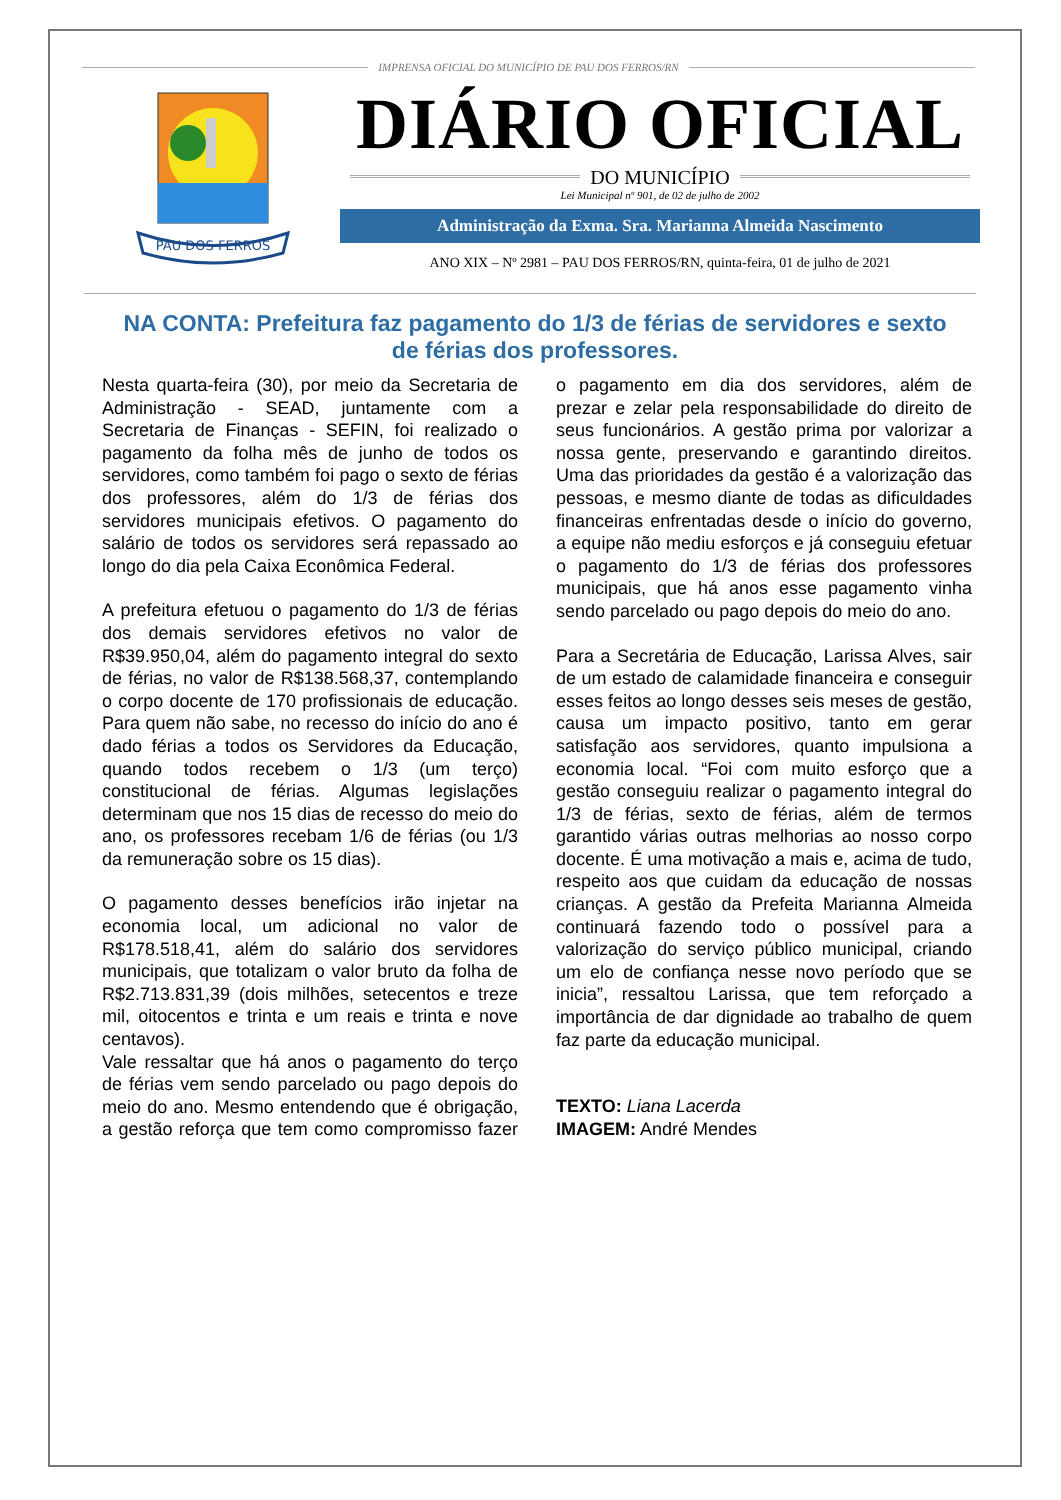IMPRENSA OFICIAL DO MUNICÍPIO DE PAU DOS FERROS/RN
PAU DOS FERROS
DIÁRIO OFICIAL
DO MUNICÍPIO
Lei Municipal nº 901, de 02 de julho de 2002
Administração da Exma. Sra. Marianna Almeida Nascimento
ANO XIX – Nº 2981 – PAU DOS FERROS/RN, quinta-feira, 01 de julho de 2021
NA CONTA: Prefeitura faz pagamento do 1/3 de férias de servidores e sexto de férias dos professores.
Nesta quarta-feira (30), por meio da Secretaria de Administração - SEAD, juntamente com a Secretaria de Finanças - SEFIN, foi realizado o pagamento da folha mês de junho de todos os servidores, como também foi pago o sexto de férias dos professores, além do 1/3 de férias dos servidores municipais efetivos. O pagamento do salário de todos os servidores será repassado ao longo do dia pela Caixa Econômica Federal.
A prefeitura efetuou o pagamento do 1/3 de férias dos demais servidores efetivos no valor de R$39.950,04, além do pagamento integral do sexto de férias, no valor de R$138.568,37, contemplando o corpo docente de 170 profissionais de educação. Para quem não sabe, no recesso do início do ano é dado férias a todos os Servidores da Educação, quando todos recebem o 1/3 (um terço) constitucional de férias. Algumas legislações determinam que nos 15 dias de recesso do meio do ano, os professores recebam 1/6 de férias (ou 1/3 da remuneração sobre os 15 dias).
O pagamento desses benefícios irão injetar na economia local, um adicional no valor de R$178.518,41, além do salário dos servidores municipais, que totalizam o valor bruto da folha de R$2.713.831,39 (dois milhões, setecentos e treze mil, oitocentos e trinta e um reais e trinta e nove centavos).
Vale ressaltar que há anos o pagamento do terço de férias vem sendo parcelado ou pago depois do meio do ano. Mesmo entendendo que é obrigação, a gestão reforça que tem como compromisso fazer o pagamento em dia dos servidores, além de prezar e zelar pela responsabilidade do direito de seus funcionários. A gestão prima por valorizar a nossa gente, preservando e garantindo direitos. Uma das prioridades da gestão é a valorização das pessoas, e mesmo diante de todas as dificuldades financeiras enfrentadas desde o início do governo, a equipe não mediu esforços e já conseguiu efetuar o pagamento do 1/3 de férias dos professores municipais, que há anos esse pagamento vinha sendo parcelado ou pago depois do meio do ano.
Para a Secretária de Educação, Larissa Alves, sair de um estado de calamidade financeira e conseguir esses feitos ao longo desses seis meses de gestão, causa um impacto positivo, tanto em gerar satisfação aos servidores, quanto impulsiona a economia local. “Foi com muito esforço que a gestão conseguiu realizar o pagamento integral do 1/3 de férias, sexto de férias, além de termos garantido várias outras melhorias ao nosso corpo docente. É uma motivação a mais e, acima de tudo, respeito aos que cuidam da educação de nossas crianças. A gestão da Prefeita Marianna Almeida continuará fazendo todo o possível para a valorização do serviço público municipal, criando um elo de confiança nesse novo período que se inicia”, ressaltou Larissa, que tem reforçado a importância de dar dignidade ao trabalho de quem faz parte da educação municipal.
TEXTO: Liana Lacerda
IMAGEM: André Mendes